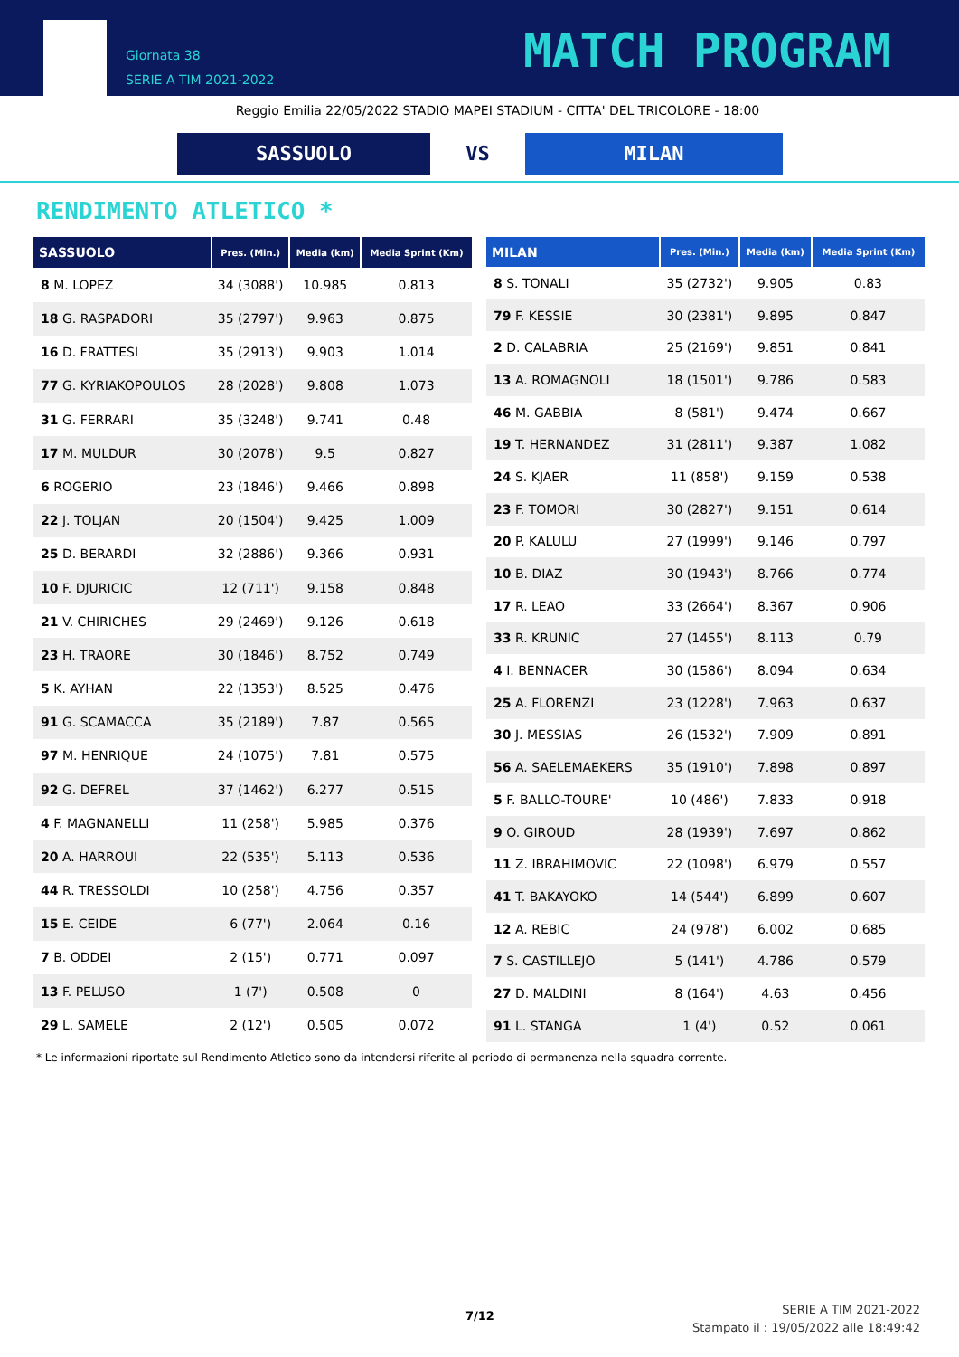Giornata 38
SERIE A TIM 2021-2022
MATCH PROGRAM
Reggio Emilia 22/05/2022 STADIO MAPEI STADIUM - CITTA' DEL TRICOLORE - 18:00
SASSUOLO VS MILAN
RENDIMENTO ATLETICO *
| SASSUOLO | Pres. (Min.) | Media (km) | Media Sprint (Km) |
| --- | --- | --- | --- |
| 8 M. LOPEZ | 34 (3088') | 10.985 | 0.813 |
| 18 G. RASPADORI | 35 (2797') | 9.963 | 0.875 |
| 16 D. FRATTESI | 35 (2913') | 9.903 | 1.014 |
| 77 G. KYRIAKOPOULOS | 28 (2028') | 9.808 | 1.073 |
| 31 G. FERRARI | 35 (3248') | 9.741 | 0.48 |
| 17 M. MULDUR | 30 (2078') | 9.5 | 0.827 |
| 6 ROGERIO | 23 (1846') | 9.466 | 0.898 |
| 22 J. TOLJAN | 20 (1504') | 9.425 | 1.009 |
| 25 D. BERARDI | 32 (2886') | 9.366 | 0.931 |
| 10 F. DJURICIC | 12 (711') | 9.158 | 0.848 |
| 21 V. CHIRICHES | 29 (2469') | 9.126 | 0.618 |
| 23 H. TRAORE | 30 (1846') | 8.752 | 0.749 |
| 5 K. AYHAN | 22 (1353') | 8.525 | 0.476 |
| 91 G. SCAMACCA | 35 (2189') | 7.87 | 0.565 |
| 97 M. HENRIQUE | 24 (1075') | 7.81 | 0.575 |
| 92 G. DEFREL | 37 (1462') | 6.277 | 0.515 |
| 4 F. MAGNANELLI | 11 (258') | 5.985 | 0.376 |
| 20 A. HARROUI | 22 (535') | 5.113 | 0.536 |
| 44 R. TRESSOLDI | 10 (258') | 4.756 | 0.357 |
| 15 E. CEIDE | 6 (77') | 2.064 | 0.16 |
| 7 B. ODDEI | 2 (15') | 0.771 | 0.097 |
| 13 F. PELUSO | 1 (7') | 0.508 | 0 |
| 29 L. SAMELE | 2 (12') | 0.505 | 0.072 |
| MILAN | Pres. (Min.) | Media (km) | Media Sprint (Km) |
| --- | --- | --- | --- |
| 8 S. TONALI | 35 (2732') | 9.905 | 0.83 |
| 79 F. KESSIE | 30 (2381') | 9.895 | 0.847 |
| 2 D. CALABRIA | 25 (2169') | 9.851 | 0.841 |
| 13 A. ROMAGNOLI | 18 (1501') | 9.786 | 0.583 |
| 46 M. GABBIA | 8 (581') | 9.474 | 0.667 |
| 19 T. HERNANDEZ | 31 (2811') | 9.387 | 1.082 |
| 24 S. KJAER | 11 (858') | 9.159 | 0.538 |
| 23 F. TOMORI | 30 (2827') | 9.151 | 0.614 |
| 20 P. KALULU | 27 (1999') | 9.146 | 0.797 |
| 10 B. DIAZ | 30 (1943') | 8.766 | 0.774 |
| 17 R. LEAO | 33 (2664') | 8.367 | 0.906 |
| 33 R. KRUNIC | 27 (1455') | 8.113 | 0.79 |
| 4 I. BENNACER | 30 (1586') | 8.094 | 0.634 |
| 25 A. FLORENZI | 23 (1228') | 7.963 | 0.637 |
| 30 J. MESSIAS | 26 (1532') | 7.909 | 0.891 |
| 56 A. SAELEMAEKERS | 35 (1910') | 7.898 | 0.897 |
| 5 F. BALLO-TOURE' | 10 (486') | 7.833 | 0.918 |
| 9 O. GIROUD | 28 (1939') | 7.697 | 0.862 |
| 11 Z. IBRAHIMOVIC | 22 (1098') | 6.979 | 0.557 |
| 41 T. BAKAYOKO | 14 (544') | 6.899 | 0.607 |
| 12 A. REBIC | 24 (978') | 6.002 | 0.685 |
| 7 S. CASTILLEJO | 5 (141') | 4.786 | 0.579 |
| 27 D. MALDINI | 8 (164') | 4.63 | 0.456 |
| 91 L. STANGA | 1 (4') | 0.52 | 0.061 |
* Le informazioni riportate sul Rendimento Atletico sono da intendersi riferite al periodo di permanenza nella squadra corrente.
7/12
SERIE A TIM 2021-2022
Stampato il : 19/05/2022 alle 18:49:42